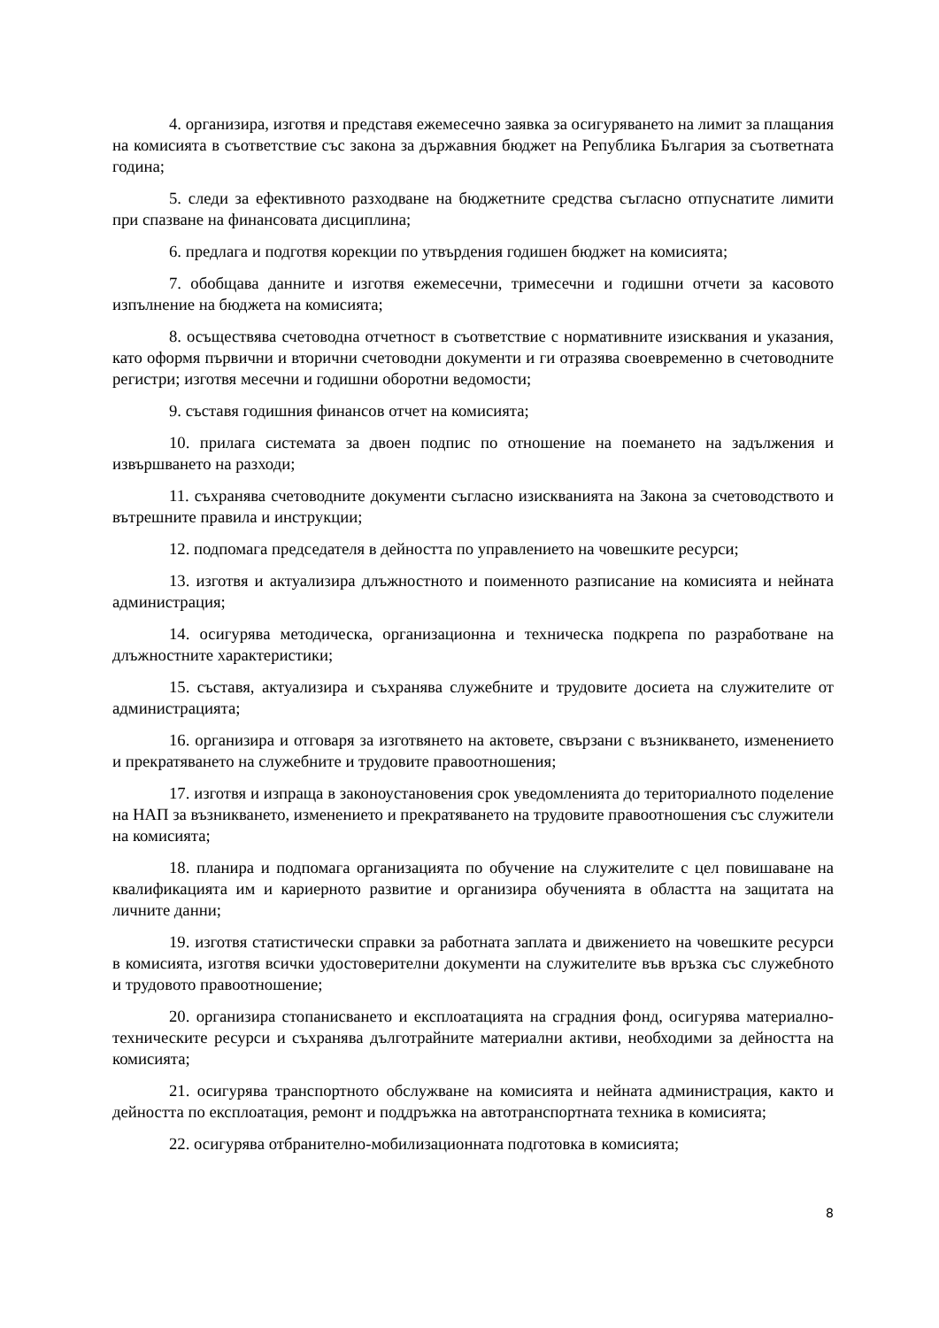4. организира, изготвя и представя ежемесечно заявка за осигуряването на лимит за плащания на комисията в съответствие със закона за държавния бюджет на Република България за съответната година;
5. следи за ефективното разходване на бюджетните средства съгласно отпуснатите лимити при спазване на финансовата дисциплина;
6. предлага и подготвя корекции по утвърдения годишен бюджет на комисията;
7. обобщава данните и изготвя ежемесечни, тримесечни и годишни отчети за касовото изпълнение на бюджета на комисията;
8. осъществява счетоводна отчетност в съответствие с нормативните изисквания и указания, като оформя първични и вторични счетоводни документи и ги отразява своевременно в счетоводните регистри; изготвя месечни и годишни оборотни ведомости;
9. съставя годишния финансов отчет на комисията;
10. прилага системата за двоен подпис по отношение на поемането на задължения и извършването на разходи;
11. съхранява счетоводните документи съгласно изискванията на Закона за счетоводството и вътрешните правила и инструкции;
12. подпомага председателя в дейността по управлението на човешките ресурси;
13. изготвя и актуализира длъжностното и поименното разписание на комисията и нейната администрация;
14. осигурява методическа, организационна и техническа подкрепа по разработване на длъжностните характеристики;
15. съставя, актуализира и съхранява служебните и трудовите досиета на служителите от администрацията;
16. организира и отговаря за изготвянето на актовете, свързани с възникването, изменението и прекратяването на служебните и трудовите правоотношения;
17. изготвя и изпраща в законоустановения срок уведомленията до териториалното поделение на НАП за възникването, изменението и прекратяването на трудовите правоотношения със служители на комисията;
18. планира и подпомага организацията по обучение на служителите с цел повишаване на квалификацията им и кариерното развитие и организира обученията в областта на защитата на личните данни;
19. изготвя статистически справки за работната заплата и движението на човешките ресурси в комисията, изготвя всички удостоверителни документи на служителите във връзка със служебното и трудовото правоотношение;
20. организира стопанисването и експлоатацията на сградния фонд, осигурява материално-техническите ресурси и съхранява дълготрайните материални активи, необходими за дейността на комисията;
21. осигурява транспортното обслужване на комисията и нейната администрация, както и дейността по експлоатация, ремонт и поддръжка на автотранспортната техника в комисията;
22. осигурява отбранително-мобилизационната подготовка в комисията;
8